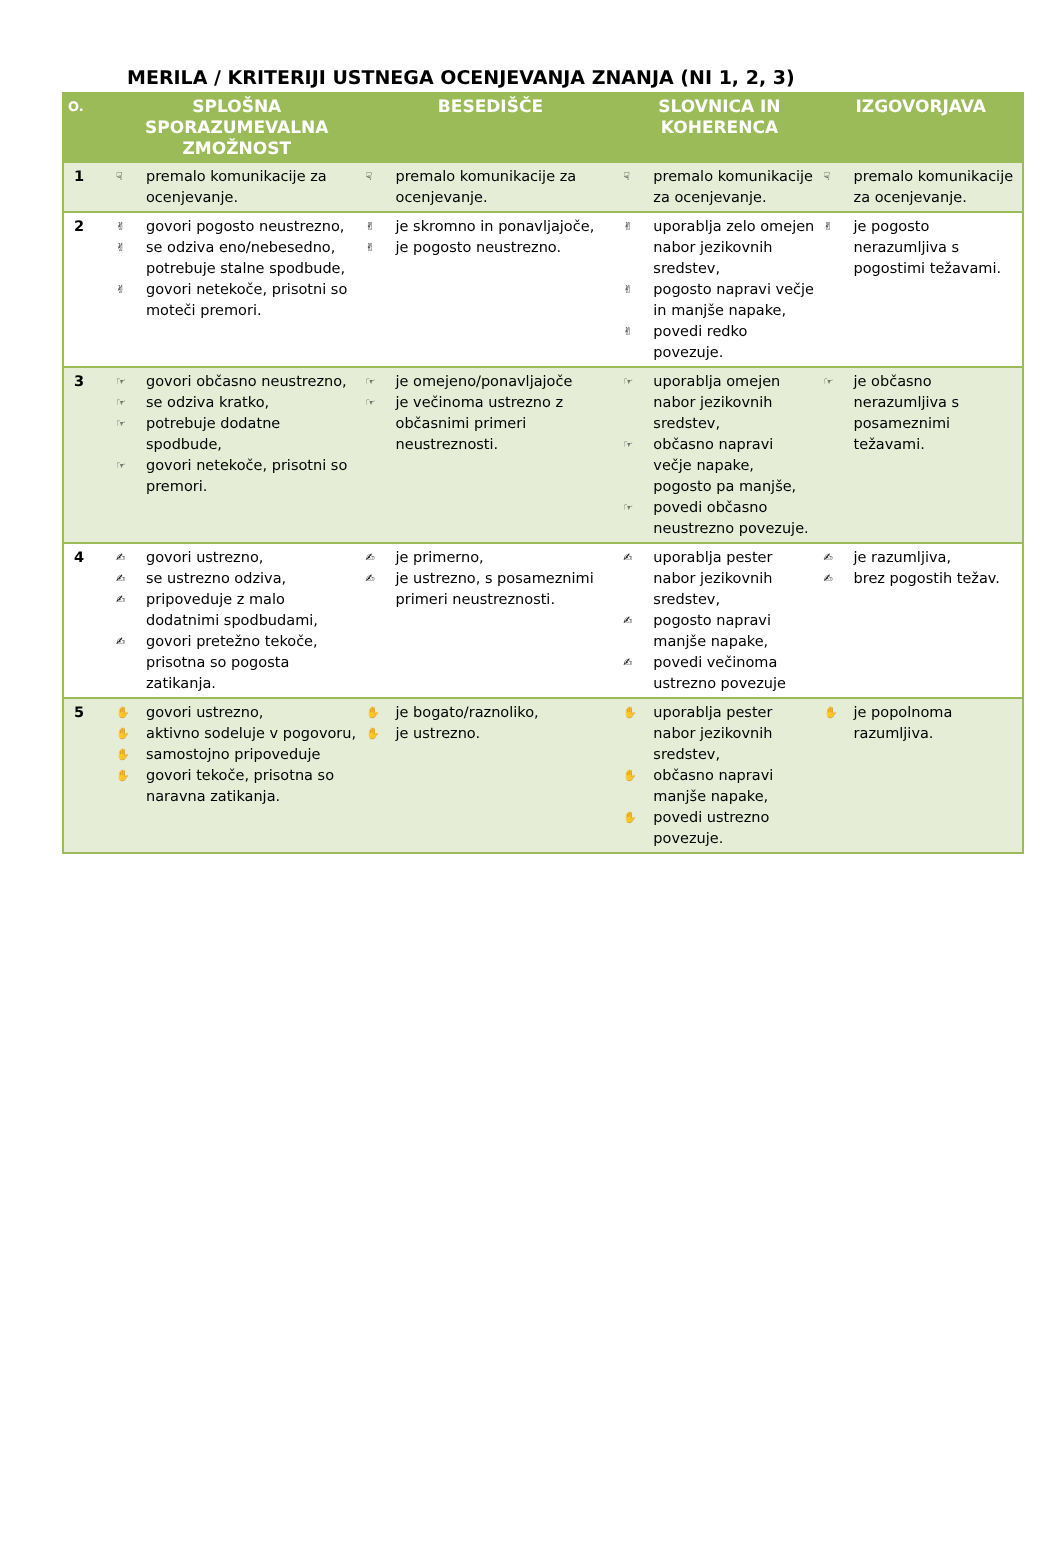MERILA / KRITERIJI USTNEGA OCENJEVANJA ZNANJA (NI 1, 2, 3)
| O. | SPLOŠNA SPORAZUMEVALNA ZMOŽNOST | BESEDIŠČE | SLOVNICA IN KOHERENCA | IZGOVORJAVA |
| --- | --- | --- | --- | --- |
| 1 | ☟ premalo komunikacije za ocenjevanje. | ☟ premalo komunikacije za ocenjevanje. | ☟ premalo komunikacije za ocenjevanje. | ☟ premalo komunikacije za ocenjevanje. |
| 2 | ✌ govori pogosto neustrezno, ✌ se odziva eno/nebesedno, potrebuje stalne spodbude, ✌ govori netekoče, prisotni so moteči premori. | ✌ je skromno in ponavljajoče, ✌ je pogosto neustrezno. | ✌ uporablja zelo omejen nabor jezikovnih sredstev, ✌ pogosto napravi večje in manjše napake, ✌ povedi redko povezuje. | ✌ je pogosto nerazumljiva s pogostimi težavami. |
| 3 | ☞ govori občasno neustrezno, ☞ se odziva kratko, ☞ potrebuje dodatne spodbude, ☞ govori netekoče, prisotni so premori. | ☞ je omejeno/ponavljajoče ☞ je večinoma ustrezno z občasnimi primeri neustreznosti. | ☞ uporablja omejen nabor jezikovnih sredstev, ☞ občasno napravi večje napake, pogosto pa manjše, ☞ povedi občasno neustrezno povezuje. | ☞ je občasno nerazumljiva s posameznimi težavami. |
| 4 | ✍ govori ustrezno, ✍ se ustrezno odziva, ✍ pripoveduje z malo dodatnimi spodbudami, ✍ govori pretežno tekoče, prisotna so pogosta zatikanja. | ✍ je primerno, ✍ je ustrezno, s posameznimi primeri neustreznosti. | ✍ uporablja pester nabor jezikovnih sredstev, ✍ pogosto napravi manjše napake, ✍ povedi večinoma ustrezno povezuje | ✍ je razumljiva, ✍ brez pogostih težav. |
| 5 | ✋ govori ustrezno, ✋ aktivno sodeluje v pogovoru, ✋ samostojno pripoveduje ✋ govori tekoče, prisotna so naravna zatikanja. | ✋ je bogato/raznoliko, ✋ je ustrezno. | ✋ uporablja pester nabor jezikovnih sredstev, ✋ občasno napravi manjše napake, ✋ povedi ustrezno povezuje. | ✋ je popolnoma razumljiva. |